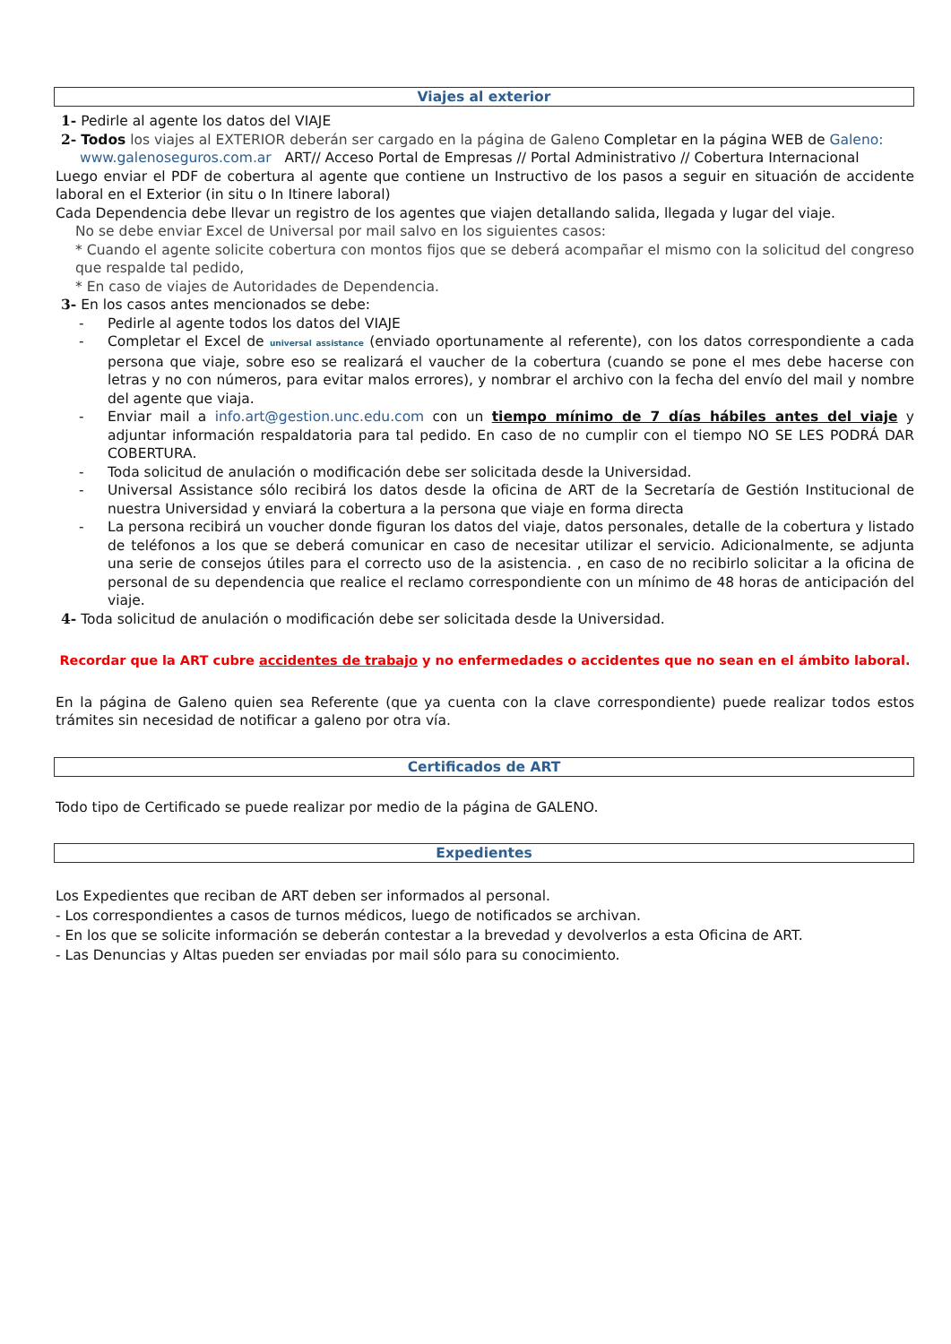Viajes al exterior
1- Pedirle al agente los datos del VIAJE
2- Todos los viajes al EXTERIOR deberán ser cargado en la página de Galeno Completar en la página WEB de Galeno:
www.galenoseguros.com.ar ART// Acceso Portal de Empresas // Portal Administrativo // Cobertura Internacional
Luego enviar el PDF de cobertura al agente que contiene un Instructivo de los pasos a seguir en situación de accidente laboral en el Exterior (in situ o In Itinere laboral)
Cada Dependencia debe llevar un registro de los agentes que viajen detallando salida, llegada y lugar del viaje.
No se debe enviar Excel de Universal por mail salvo en los siguientes casos:
* Cuando el agente solicite cobertura con montos fijos que se deberá acompañar el mismo con la solicitud del congreso que respalde tal pedido,
* En caso de viajes de Autoridades de Dependencia.
3- En los casos antes mencionados se debe:
- Pedirle al agente todos los datos del VIAJE
- Completar el Excel de universal assistance (enviado oportunamente al referente), con los datos correspondiente a cada persona que viaje, sobre eso se realizará el vaucher de la cobertura (cuando se pone el mes debe hacerse con letras y no con números, para evitar malos errores), y nombrar el archivo con la fecha del envío del mail y nombre del agente que viaja.
- Enviar mail a info.art@gestion.unc.edu.com con un tiempo mínimo de 7 días hábiles antes del viaje y adjuntar información respaldatoria para tal pedido. En caso de no cumplir con el tiempo NO SE LES PODRÁ DAR COBERTURA.
- Toda solicitud de anulación o modificación debe ser solicitada desde la Universidad.
- Universal Assistance sólo recibirá los datos desde la oficina de ART de la Secretaría de Gestión Institucional de nuestra Universidad y enviará la cobertura a la persona que viaje en forma directa
- La persona recibirá un voucher donde figuran los datos del viaje, datos personales, detalle de la cobertura y listado de teléfonos a los que se deberá comunicar en caso de necesitar utilizar el servicio. Adicionalmente, se adjunta una serie de consejos útiles para el correcto uso de la asistencia. , en caso de no recibirlo solicitar a la oficina de personal de su dependencia que realice el reclamo correspondiente con un mínimo de 48 horas de anticipación del viaje.
4- Toda solicitud de anulación o modificación debe ser solicitada desde la Universidad.
Recordar que la ART cubre accidentes de trabajo y no enfermedades o accidentes que no sean en el ámbito laboral.
En la página de Galeno quien sea Referente (que ya cuenta con la clave correspondiente) puede realizar todos estos trámites sin necesidad de notificar a galeno por otra vía.
Certificados de ART
Todo tipo de Certificado se puede realizar por medio de la página de GALENO.
Expedientes
Los Expedientes que reciban de ART deben ser informados al personal.
- Los correspondientes a casos de turnos médicos, luego de notificados se archivan.
- En los que se solicite información se deberán contestar a la brevedad y devolverlos a esta Oficina de ART.
- Las Denuncias y Altas pueden ser enviadas por mail sólo para su conocimiento.